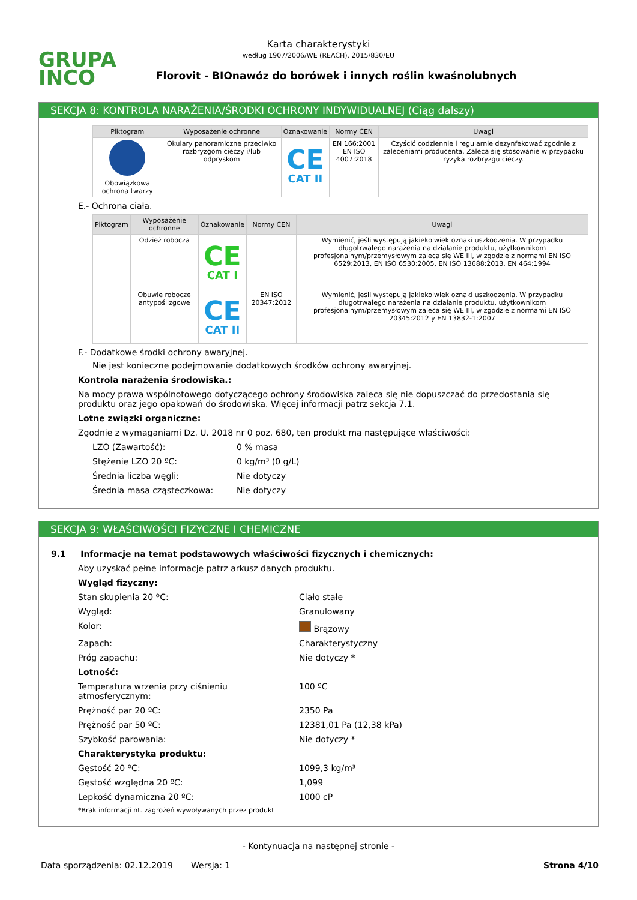GRUPA
INCO
Karta charakterystyki
według 1907/2006/WE (REACH), 2015/830/EU
Florovit - BIOnawóz do borówek i innych roślin kwaśnolubnych
SEKCJA 8: KONTROLA NARAŻENIA/ŚRODKI OCHRONY INDYWIDUALNEJ (Ciąg dalszy)
| Piktogram | Wyposażenie ochronne | Oznakowanie | Normy CEN | Uwagi |
| --- | --- | --- | --- | --- |
| Obowiązkowa ochrona twarzy | Okulary panoramiczne przeciwko rozbryzgom cieczy i/lub odpryskom | CE CAT II | EN 166:2001 EN ISO 4007:2018 | Czyścić codziennie i regularnie dezynfekować zgodnie z zaleceniami producenta. Zaleca się stosowanie w przypadku ryzyka rozbryzgu cieczy. |
E.- Ochrona ciała.
| Piktogram | Wyposażenie ochronne | Oznakowanie | Normy CEN | Uwagi |
| --- | --- | --- | --- | --- |
| | Odzież robocza | CE CAT I | | Wymienić, jeśli występują jakiekolwiek oznaki uszkodzenia. W przypadku długotrwałego narażenia na działanie produktu, użytkownikom profesjonalnym/przemysłowym zaleca się WE III, w zgodzie z normami EN ISO 6529:2013, EN ISO 6530:2005, EN ISO 13688:2013, EN 464:1994 |
| | Obuwie robocze antypoślizgowe | CE CAT II | EN ISO 20347:2012 | Wymienić, jeśli występują jakiekolwiek oznaki uszkodzenia. W przypadku długotrwałego narażenia na działanie produktu, użytkownikom profesjonalnym/przemysłowym zaleca się WE III, w zgodzie z normami EN ISO 20345:2012 y EN 13832-1:2007 |
F.- Dodatkowe środki ochrony awaryjnej.
Nie jest konieczne podejmowanie dodatkowych środków ochrony awaryjnej.
Kontrola narażenia środowiska.:
Na mocy prawa wspólnotowego dotyczącego ochrony środowiska zaleca się nie dopuszczać do przedostania się produktu oraz jego opakowań do środowiska. Więcej informacji patrz sekcja 7.1.
Lotne związki organiczne:
Zgodnie z wymaganiami Dz. U. 2018 nr 0 poz. 680, ten produkt ma następujące właściwości:
LZO (Zawartość): 0 % masa
Stężenie LZO 20 ºC: 0 kg/m³ (0 g/L)
Średnia liczba węgli: Nie dotyczy
Średnia masa cząsteczkowa: Nie dotyczy
SEKCJA 9: WŁAŚCIWOŚCI FIZYCZNE I CHEMICZNE
9.1 Informacje na temat podstawowych właściwości fizycznych i chemicznych:
Aby uzyskać pełne informacje patrz arkusz danych produktu.
Wygląd fizyczny:
Stan skupienia 20 ºC: Ciało stałe
Wygląd: Granulowany
Kolor: Brązowy
Zapach: Charakterystyczny
Próg zapachu: Nie dotyczy *
Lotność:
Temperatura wrzenia przy ciśnieniu atmosferycznym: 100 ºC
Prężność par 20 ºC: 2350 Pa
Prężność par 50 ºC: 12381,01 Pa (12,38 kPa)
Szybkość parowania: Nie dotyczy *
Charakterystyka produktu:
Gęstość 20 ºC: 1099,3 kg/m³
Gęstość względna 20 ºC: 1,099
Lepkość dynamiczna 20 ºC: 1000 cP
*Brak informacji nt. zagrożeń wywoływanych przez produkt
- Kontynuacja na następnej stronie -
Data sporządzenia: 02.12.2019 Wersja: 1 Strona 4/10